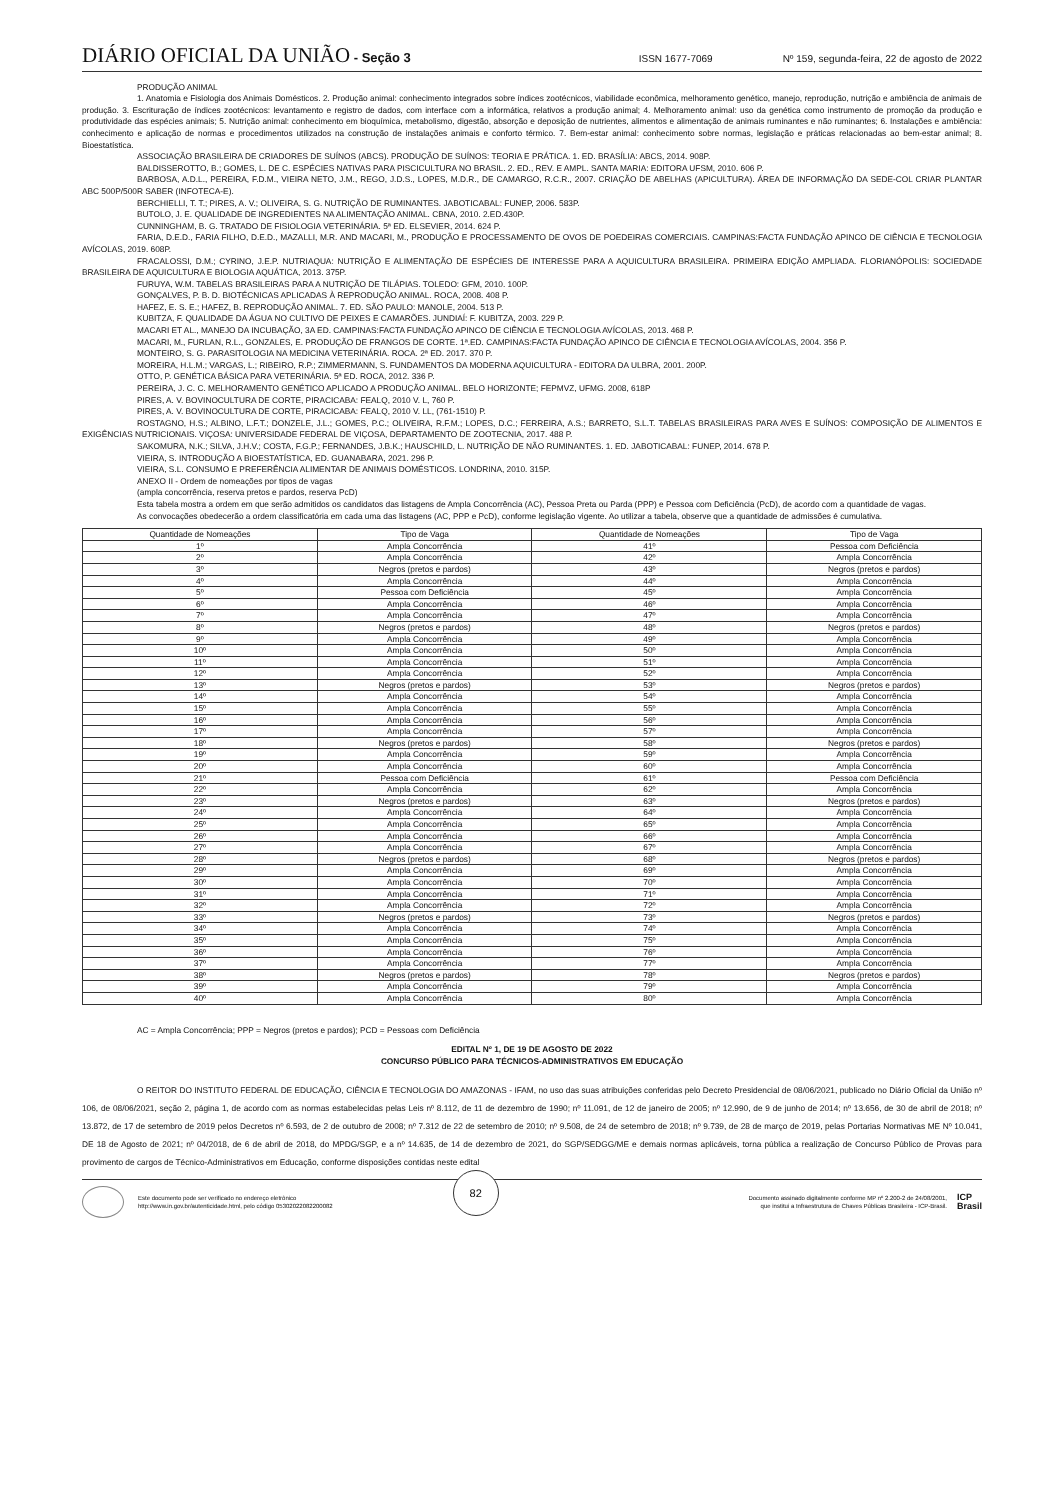DIÁRIO OFICIAL DA UNIÃO - Seção 3 ISSN 1677-7069 Nº 159, segunda-feira, 22 de agosto de 2022
PRODUÇÃO ANIMAL
1. Anatomia e Fisiologia dos Animais Domésticos. 2. Produção animal: conhecimento integrados sobre índices zootécnicos, viabilidade econômica, melhoramento genético, manejo, reprodução, nutrição e ambiência de animais de produção. 3. Escrituração de índices zootécnicos: levantamento e registro de dados, com interface com a informática, relativos a produção animal; 4. Melhoramento animal: uso da genética como instrumento de promoção da produção e produtividade das espécies animais; 5. Nutrição animal: conhecimento em bioquímica, metabolismo, digestão, absorção e deposição de nutrientes, alimentos e alimentação de animais ruminantes e não ruminantes; 6. Instalações e ambiência: conhecimento e aplicação de normas e procedimentos utilizados na construção de instalações animais e conforto térmico. 7. Bem-estar animal: conhecimento sobre normas, legislação e práticas relacionadas ao bem-estar animal; 8. Bioestatística.
ASSOCIAÇÃO BRASILEIRA DE CRIADORES DE SUÍNOS (ABCS). PRODUÇÃO DE SUÍNOS: TEORIA E PRÁTICA. 1. ED. BRASÍLIA: ABCS, 2014. 908P.
BALDISSEROTTO, B.; GOMES, L. DE C. ESPÉCIES NATIVAS PARA PISCICULTURA NO BRASIL. 2. ED., REV. E AMPL. SANTA MARIA: EDITORA UFSM, 2010. 606 P.
BARBOSA, A.D.L., PEREIRA, F.D.M., VIEIRA NETO, J.M., REGO, J.D.S., LOPES, M.D.R., DE CAMARGO, R.C.R., 2007. CRIAÇÃO DE ABELHAS (APICULTURA). ÁREA DE INFORMAÇÃO DA SEDE-COL CRIAR PLANTAR ABC 500P/500R SABER (INFOTECA-E).
BERCHIELLI, T. T.; PIRES, A. V.; OLIVEIRA, S. G. NUTRIÇÃO DE RUMINANTES. JABOTICABAL: FUNEP, 2006. 583P.
BUTOLO, J. E. QUALIDADE DE INGREDIENTES NA ALIMENTAÇÃO ANIMAL. CBNA, 2010. 2.ED.430P.
CUNNINGHAM, B. G. TRATADO DE FISIOLOGIA VETERINÁRIA. 5ª ED. ELSEVIER, 2014. 624 P.
FARIA, D.E.D., FARIA FILHO, D.E.D., MAZALLI, M.R. AND MACARI, M., PRODUÇÃO E PROCESSAMENTO DE OVOS DE POEDEIRAS COMERCIAIS. CAMPINAS:FACTA FUNDAÇÃO APINCO DE CIÊNCIA E TECNOLOGIA AVÍCOLAS, 2019. 608P.
FRACALOSSI, D.M.; CYRINO, J.E.P. NUTRIAQUA: NUTRIÇÃO E ALIMENTAÇÃO DE ESPÉCIES DE INTERESSE PARA A AQUICULTURA BRASILEIRA. PRIMEIRA EDIÇÃO AMPLIADA. FLORIANÓPOLIS: SOCIEDADE BRASILEIRA DE AQUICULTURA E BIOLOGIA AQUÁTICA, 2013. 375P.
FURUYA, W.M. TABELAS BRASILEIRAS PARA A NUTRIÇÃO DE TILÁPIAS. TOLEDO: GFM, 2010. 100P.
GONÇALVES, P. B. D. BIOTÉCNICAS APLICADAS À REPRODUÇÃO ANIMAL. ROCA, 2008. 408 P.
HAFEZ, E. S. E.; HAFEZ, B. REPRODUÇÃO ANIMAL. 7. ED. SÃO PAULO: MANOLE, 2004. 513 P.
KUBITZA, F. QUALIDADE DA ÁGUA NO CULTIVO DE PEIXES E CAMARÕES. JUNDIAÍ: F. KUBITZA, 2003. 229 P.
MACARI ET AL., MANEJO DA INCUBAÇÃO, 3A ED. CAMPINAS:FACTA FUNDAÇÃO APINCO DE CIÊNCIA E TECNOLOGIA AVÍCOLAS, 2013. 468 P.
MACARI, M., FURLAN, R.L., GONZALES, E. PRODUÇÃO DE FRANGOS DE CORTE. 1ª.ED. CAMPINAS:FACTA FUNDAÇÃO APINCO DE CIÊNCIA E TECNOLOGIA AVÍCOLAS, 2004. 356 P.
MONTEIRO, S. G. PARASITOLOGIA NA MEDICINA VETERINÁRIA. ROCA. 2ª ED. 2017. 370 P.
MOREIRA, H.L.M.; VARGAS, L.; RIBEIRO, R.P.; ZIMMERMANN, S. FUNDAMENTOS DA MODERNA AQUICULTURA - EDITORA DA ULBRA, 2001. 200P.
OTTO, P. GENÉTICA BÁSICA PARA VETERINÁRIA. 5ª ED. ROCA, 2012. 336 P.
PEREIRA, J. C. C. MELHORAMENTO GENÉTICO APLICADO A PRODUÇÃO ANIMAL. BELO HORIZONTE; FEPMVZ, UFMG. 2008, 618P
PIRES, A. V. BOVINOCULTURA DE CORTE, PIRACICABA: FEALQ, 2010 V. L, 760 P.
PIRES, A. V. BOVINOCULTURA DE CORTE, PIRACICABA: FEALQ, 2010 V. LL, (761-1510) P.
ROSTAGNO, H.S.; ALBINO, L.F.T.; DONZELE, J.L.; GOMES, P.C.; OLIVEIRA, R.F.M.; LOPES, D.C.; FERREIRA, A.S.; BARRETO, S.L.T. TABELAS BRASILEIRAS PARA AVES E SUÍNOS: COMPOSIÇÃO DE ALIMENTOS E EXIGÊNCIAS NUTRICIONAIS. VIÇOSA: UNIVERSIDADE FEDERAL DE VIÇOSA, DEPARTAMENTO DE ZOOTECNIA, 2017. 488 P.
SAKOMURA, N.K.; SILVA, J.H.V.; COSTA, F.G.P.; FERNANDES, J.B.K.; HAUSCHILD, L. NUTRIÇÃO DE NÃO RUMINANTES. 1. ED. JABOTICABAL: FUNEP, 2014. 678 P.
VIEIRA, S. INTRODUÇÃO A BIOESTATÍSTICA, ED. GUANABARA, 2021. 296 P.
VIEIRA, S.L. CONSUMO E PREFERÊNCIA ALIMENTAR DE ANIMAIS DOMÉSTICOS. LONDRINA, 2010. 315P.
ANEXO II - Ordem de nomeações por tipos de vagas
(ampla concorrência, reserva pretos e pardos, reserva PcD)
Esta tabela mostra a ordem em que serão admitidos os candidatos das listagens de Ampla Concorrência (AC), Pessoa Preta ou Parda (PPP) e Pessoa com Deficiência (PcD), de acordo com a quantidade de vagas.
As convocações obedecerão a ordem classificatória em cada uma das listagens (AC, PPP e PcD), conforme legislação vigente. Ao utilizar a tabela, observe que a quantidade de admissões é cumulativa.
| Quantidade de Nomeações | Tipo de Vaga | Quantidade de Nomeações | Tipo de Vaga |
| --- | --- | --- | --- |
| 1º | Ampla Concorrência | 41º | Pessoa com Deficiência |
| 2º | Ampla Concorrência | 42º | Ampla Concorrência |
| 3º | Negros (pretos e pardos) | 43º | Negros (pretos e pardos) |
| 4º | Ampla Concorrência | 44º | Ampla Concorrência |
| 5º | Pessoa com Deficiência | 45º | Ampla Concorrência |
| 6º | Ampla Concorrência | 46º | Ampla Concorrência |
| 7º | Ampla Concorrência | 47º | Ampla Concorrência |
| 8º | Negros (pretos e pardos) | 48º | Negros (pretos e pardos) |
| 9º | Ampla Concorrência | 49º | Ampla Concorrência |
| 10º | Ampla Concorrência | 50º | Ampla Concorrência |
| 11º | Ampla Concorrência | 51º | Ampla Concorrência |
| 12º | Ampla Concorrência | 52º | Ampla Concorrência |
| 13º | Negros (pretos e pardos) | 53º | Negros (pretos e pardos) |
| 14º | Ampla Concorrência | 54º | Ampla Concorrência |
| 15º | Ampla Concorrência | 55º | Ampla Concorrência |
| 16º | Ampla Concorrência | 56º | Ampla Concorrência |
| 17º | Ampla Concorrência | 57º | Ampla Concorrência |
| 18º | Negros (pretos e pardos) | 58º | Negros (pretos e pardos) |
| 19º | Ampla Concorrência | 59º | Ampla Concorrência |
| 20º | Ampla Concorrência | 60º | Ampla Concorrência |
| 21º | Pessoa com Deficiência | 61º | Pessoa com Deficiência |
| 22º | Ampla Concorrência | 62º | Ampla Concorrência |
| 23º | Negros (pretos e pardos) | 63º | Negros (pretos e pardos) |
| 24º | Ampla Concorrência | 64º | Ampla Concorrência |
| 25º | Ampla Concorrência | 65º | Ampla Concorrência |
| 26º | Ampla Concorrência | 66º | Ampla Concorrência |
| 27º | Ampla Concorrência | 67º | Ampla Concorrência |
| 28º | Negros (pretos e pardos) | 68º | Negros (pretos e pardos) |
| 29º | Ampla Concorrência | 69º | Ampla Concorrência |
| 30º | Ampla Concorrência | 70º | Ampla Concorrência |
| 31º | Ampla Concorrência | 71º | Ampla Concorrência |
| 32º | Ampla Concorrência | 72º | Ampla Concorrência |
| 33º | Negros (pretos e pardos) | 73º | Negros (pretos e pardos) |
| 34º | Ampla Concorrência | 74º | Ampla Concorrência |
| 35º | Ampla Concorrência | 75º | Ampla Concorrência |
| 36º | Ampla Concorrência | 76º | Ampla Concorrência |
| 37º | Ampla Concorrência | 77º | Ampla Concorrência |
| 38º | Negros (pretos e pardos) | 78º | Negros (pretos e pardos) |
| 39º | Ampla Concorrência | 79º | Ampla Concorrência |
| 40º | Ampla Concorrência | 80º | Ampla Concorrência |
AC = Ampla Concorrência; PPP = Negros (pretos e pardos); PCD = Pessoas com Deficiência
EDITAL Nº 1, DE 19 DE AGOSTO DE 2022
CONCURSO PÚBLICO PARA TÉCNICOS-ADMINISTRATIVOS EM EDUCAÇÃO
O REITOR DO INSTITUTO FEDERAL DE EDUCAÇÃO, CIÊNCIA E TECNOLOGIA DO AMAZONAS - IFAM, no uso das suas atribuições conferidas pelo Decreto Presidencial de 08/06/2021, publicado no Diário Oficial da União nº 106, de 08/06/2021, seção 2, página 1, de acordo com as normas estabelecidas pelas Leis nº 8.112, de 11 de dezembro de 1990; nº 11.091, de 12 de janeiro de 2005; nº 12.990, de 9 de junho de 2014; nº 13.656, de 30 de abril de 2018; nº 13.872, de 17 de setembro de 2019 pelos Decretos nº 6.593, de 2 de outubro de 2008; nº 7.312 de 22 de setembro de 2010; nº 9.508, de 24 de setembro de 2018; nº 9.739, de 28 de março de 2019, pelas Portarias Normativas ME Nº 10.041, DE 18 de Agosto de 2021; nº 04/2018, de 6 de abril de 2018, do MPDG/SGP, e a nº 14.635, de 14 de dezembro de 2021, do SGP/SEDGG/ME e demais normas aplicáveis, torna pública a realização de Concurso Público de Provas para provimento de cargos de Técnico-Administrativos em Educação, conforme disposições contidas neste edital
Este documento pode ser verificado no endereço eletrônico
http://www.in.gov.br/autenticidade.html, pelo código 05302022082200082
82
Documento assinado digitalmente conforme MP nº 2.200-2 de 24/08/2001,
que institui a Infraestrutura de Chaves Públicas Brasileira - ICP-Brasil.
ICP
Brasil